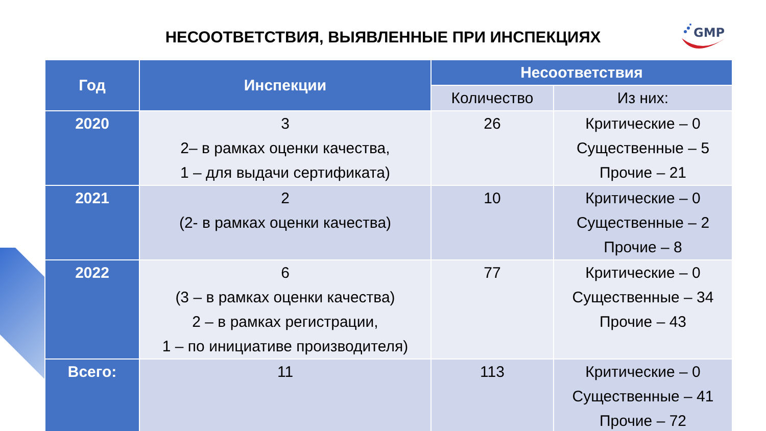GMP
НЕСООТВЕТСТВИЯ, ВЫЯВЛЕННЫЕ ПРИ ИНСПЕКЦИЯХ
| Год | Инспекции | Несоответствия | |
| --- | --- | --- | --- |
| | | Количество | Из них: |
| 2020 | 3 2– в рамках оценки качества, 1 – для выдачи сертификата) | 26 | Критические – 0 Существенные – 5 Прочие – 21 |
| 2021 | 2 (2- в рамках оценки качества) | 10 | Критические – 0 Существенные – 2 Прочие – 8 |
| 2022 | 6 (3 – в рамках оценки качества) 2 – в рамках регистрации, 1 – по инициативе производителя) | 77 | Критические – 0 Существенные – 34 Прочие – 43 |
| Всего: | 11 | 113 | Критические – 0 Существенные – 41 Прочие – 72 |